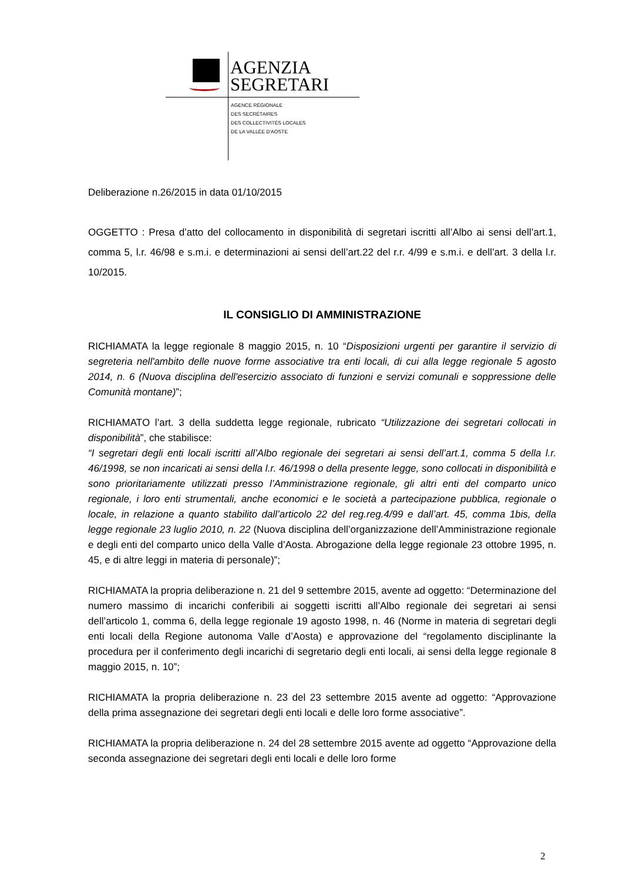AGENZIA
SEGRETARI
AGENCE RÉGIONALE
DES SECRÉTAIRES
DES COLLECTIVITÉS LOCALES
DE LA VALLÉE D'AOSTE
Deliberazione n.26/2015 in data 01/10/2015
OGGETTO : Presa d’atto del collocamento in disponibilità di segretari iscritti all’Albo ai sensi dell’art.1, comma 5, l.r. 46/98 e s.m.i. e determinazioni ai sensi dell’art.22 del r.r. 4/99 e s.m.i. e dell’art. 3 della l.r. 10/2015.
IL CONSIGLIO DI AMMINISTRAZIONE
RICHIAMATA la legge regionale 8 maggio 2015, n. 10 “Disposizioni urgenti per garantire il servizio di segreteria nell'ambito delle nuove forme associative tra enti locali, di cui alla legge regionale 5 agosto 2014, n. 6 (Nuova disciplina dell'esercizio associato di funzioni e servizi comunali e soppressione delle Comunità montane)”;
RICHIAMATO l’art. 3 della suddetta legge regionale, rubricato “Utilizzazione dei segretari collocati in disponibilità”, che stabilisce:
“I segretari degli enti locali iscritti all’Albo regionale dei segretari ai sensi dell’art.1, comma 5 della l.r. 46/1998, se non incaricati ai sensi della l.r. 46/1998 o della presente legge, sono collocati in disponibilità e sono prioritariamente utilizzati presso l’Amministrazione regionale, gli altri enti del comparto unico regionale, i loro enti strumentali, anche economici e le società a partecipazione pubblica, regionale o locale, in relazione a quanto stabilito dall’articolo 22 del reg.reg.4/99 e dall’art. 45, comma 1bis, della legge regionale 23 luglio 2010, n. 22 (Nuova disciplina dell’organizzazione dell’Amministrazione regionale e degli enti del comparto unico della Valle d’Aosta. Abrogazione della legge regionale 23 ottobre 1995, n. 45, e di altre leggi in materia di personale)”;
RICHIAMATA la propria deliberazione n. 21 del 9 settembre 2015, avente ad oggetto: “Determinazione del numero massimo di incarichi conferibili ai soggetti iscritti all’Albo regionale dei segretari ai sensi dell’articolo 1, comma 6, della legge regionale 19 agosto 1998, n. 46 (Norme in materia di segretari degli enti locali della Regione autonoma Valle d’Aosta) e approvazione del “regolamento disciplinante la procedura per il conferimento degli incarichi di segretario degli enti locali, ai sensi della legge regionale 8 maggio 2015, n. 10”;
RICHIAMATA la propria deliberazione n. 23 del 23 settembre 2015 avente ad oggetto: “Approvazione della prima assegnazione dei segretari degli enti locali e delle loro forme associative”.
RICHIAMATA la propria deliberazione n. 24 del 28 settembre 2015 avente ad oggetto “Approvazione della seconda assegnazione dei segretari degli enti locali e delle loro forme
2